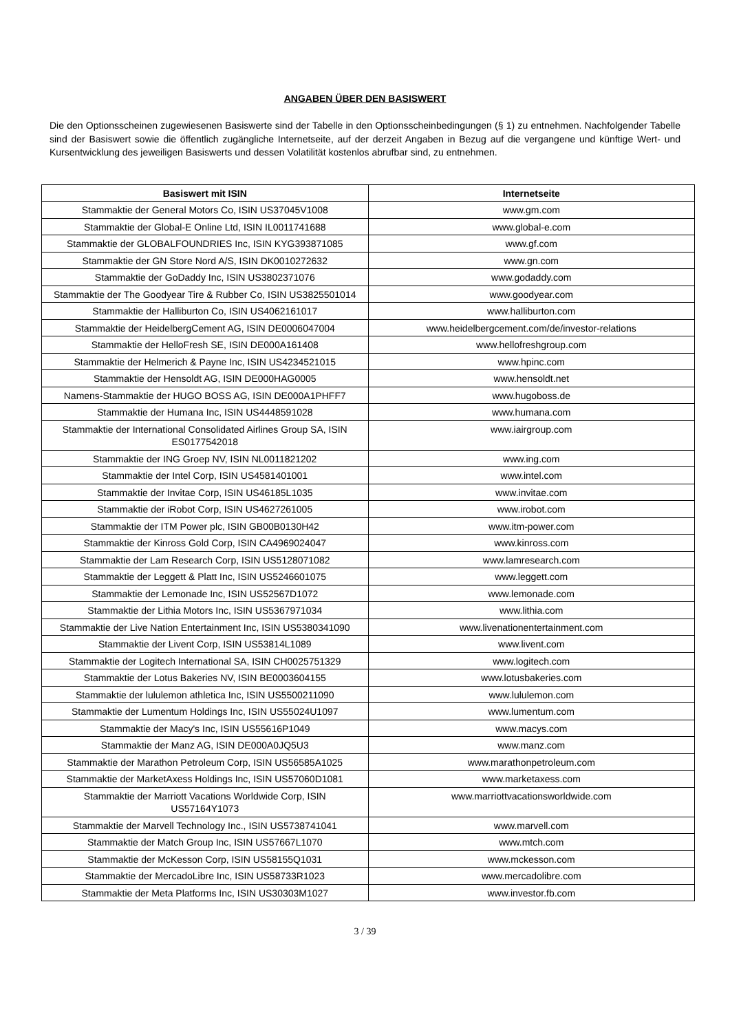ANGABEN ÜBER DEN BASISWERT
Die den Optionsscheinen zugewiesenen Basiswerte sind der Tabelle in den Optionsscheinbedingungen (§ 1) zu entnehmen. Nachfolgender Tabelle sind der Basiswert sowie die öffentlich zugängliche Internetseite, auf der derzeit Angaben in Bezug auf die vergangene und künftige Wert- und Kursentwicklung des jeweiligen Basiswerts und dessen Volatilität kostenlos abrufbar sind, zu entnehmen.
| Basiswert mit ISIN | Internetseite |
| --- | --- |
| Stammaktie der General Motors Co, ISIN US37045V1008 | www.gm.com |
| Stammaktie der Global-E Online Ltd, ISIN IL0011741688 | www.global-e.com |
| Stammaktie der GLOBALFOUNDRIES Inc, ISIN KYG393871085 | www.gf.com |
| Stammaktie der GN Store Nord A/S, ISIN DK0010272632 | www.gn.com |
| Stammaktie der GoDaddy Inc, ISIN US3802371076 | www.godaddy.com |
| Stammaktie der The Goodyear Tire & Rubber Co, ISIN US3825501014 | www.goodyear.com |
| Stammaktie der Halliburton Co, ISIN US4062161017 | www.halliburton.com |
| Stammaktie der HeidelbergCement AG, ISIN DE0006047004 | www.heidelbergcement.com/de/investor-relations |
| Stammaktie der HelloFresh SE, ISIN DE000A161408 | www.hellofreshgroup.com |
| Stammaktie der Helmerich & Payne Inc, ISIN US4234521015 | www.hpinc.com |
| Stammaktie der Hensoldt AG, ISIN DE000HAG0005 | www.hensoldt.net |
| Namens-Stammaktie der HUGO BOSS AG, ISIN DE000A1PHFF7 | www.hugoboss.de |
| Stammaktie der Humana Inc, ISIN US4448591028 | www.humana.com |
| Stammaktie der International Consolidated Airlines Group SA, ISIN ES0177542018 | www.iairgroup.com |
| Stammaktie der ING Groep NV, ISIN NL0011821202 | www.ing.com |
| Stammaktie der Intel Corp, ISIN US4581401001 | www.intel.com |
| Stammaktie der Invitae Corp, ISIN US46185L1035 | www.invitae.com |
| Stammaktie der iRobot Corp, ISIN US4627261005 | www.irobot.com |
| Stammaktie der ITM Power plc, ISIN GB00B0130H42 | www.itm-power.com |
| Stammaktie der Kinross Gold Corp, ISIN CA4969024047 | www.kinross.com |
| Stammaktie der Lam Research Corp, ISIN US5128071082 | www.lamresearch.com |
| Stammaktie der Leggett & Platt Inc, ISIN US5246601075 | www.leggett.com |
| Stammaktie der Lemonade Inc, ISIN US52567D1072 | www.lemonade.com |
| Stammaktie der Lithia Motors Inc, ISIN US5367971034 | www.lithia.com |
| Stammaktie der Live Nation Entertainment Inc, ISIN US5380341090 | www.livenationentertainment.com |
| Stammaktie der Livent Corp, ISIN US53814L1089 | www.livent.com |
| Stammaktie der Logitech International SA, ISIN CH0025751329 | www.logitech.com |
| Stammaktie der Lotus Bakeries NV, ISIN BE0003604155 | www.lotusbakeries.com |
| Stammaktie der lululemon athletica Inc, ISIN US5500211090 | www.lululemon.com |
| Stammaktie der Lumentum Holdings Inc, ISIN US55024U1097 | www.lumentum.com |
| Stammaktie der Macy's Inc, ISIN US55616P1049 | www.macys.com |
| Stammaktie der Manz AG, ISIN DE000A0JQ5U3 | www.manz.com |
| Stammaktie der Marathon Petroleum Corp, ISIN US56585A1025 | www.marathonpetroleum.com |
| Stammaktie der MarketAxess Holdings Inc, ISIN US57060D1081 | www.marketaxess.com |
| Stammaktie der Marriott Vacations Worldwide Corp, ISIN US57164Y1073 | www.marriottvacationsworldwide.com |
| Stammaktie der Marvell Technology Inc., ISIN US5738741041 | www.marvell.com |
| Stammaktie der Match Group Inc, ISIN US57667L1070 | www.mtch.com |
| Stammaktie der McKesson Corp, ISIN US58155Q1031 | www.mckesson.com |
| Stammaktie der MercadoLibre Inc, ISIN US58733R1023 | www.mercadolibre.com |
| Stammaktie der Meta Platforms Inc, ISIN US30303M1027 | www.investor.fb.com |
3 / 39